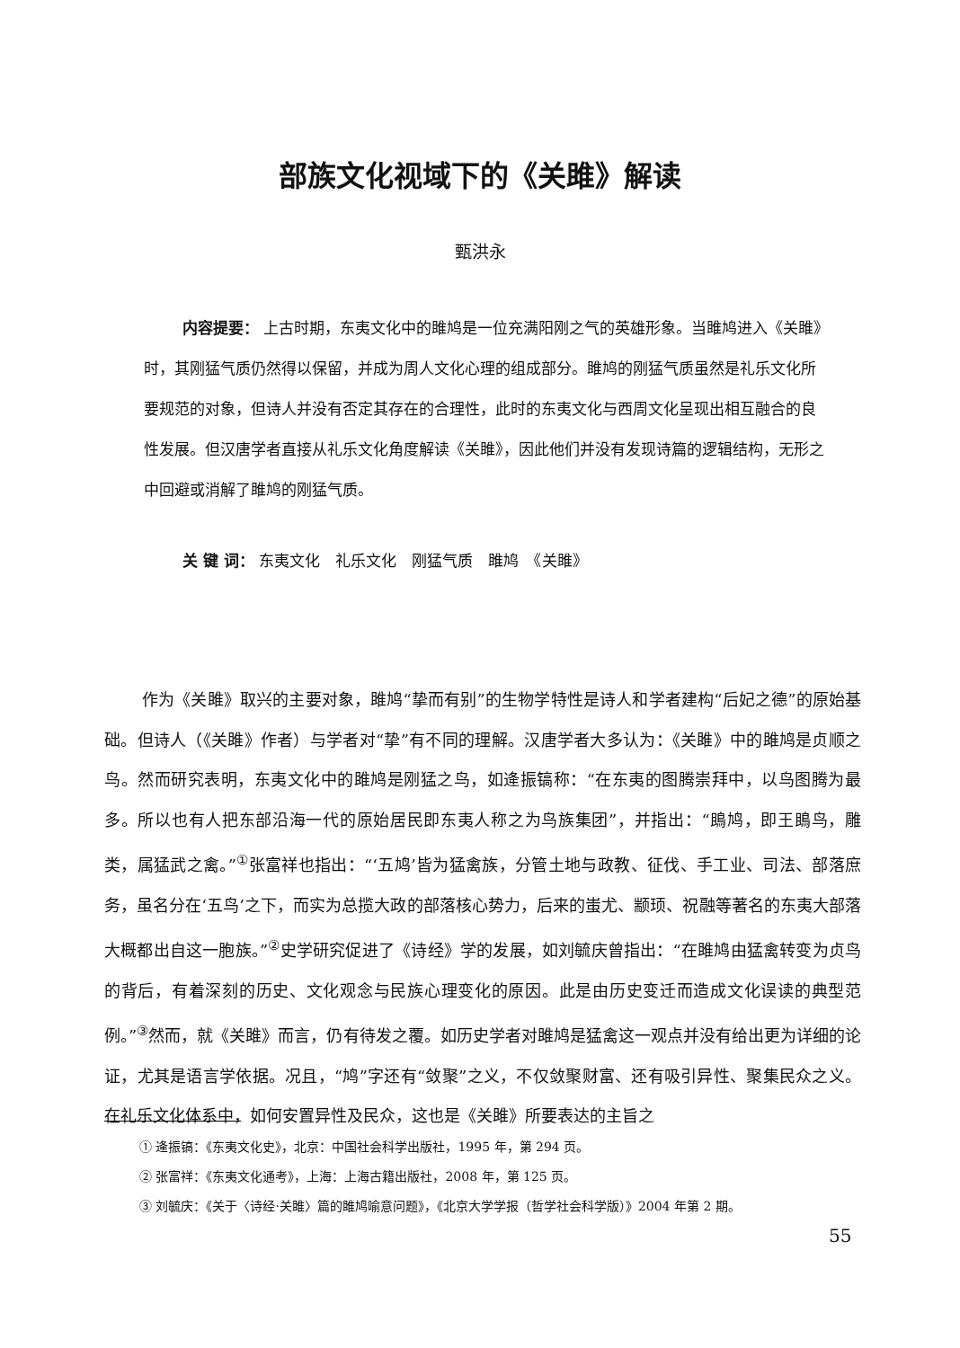部族文化视域下的《关雎》解读
甄洪永
内容提要： 上古时期，东夷文化中的雎鸠是一位充满阳刚之气的英雄形象。当雎鸠进入《关雎》时，其刚猛气质仍然得以保留，并成为周人文化心理的组成部分。雎鸠的刚猛气质虽然是礼乐文化所要规范的对象，但诗人并没有否定其存在的合理性，此时的东夷文化与西周文化呈现出相互融合的良性发展。但汉唐学者直接从礼乐文化角度解读《关雎》，因此他们并没有发现诗篇的逻辑结构，无形之中回避或消解了雎鸠的刚猛气质。
关 键 词： 东夷文化　礼乐文化　刚猛气质　雎鸠　《关雎》
作为《关雎》取兴的主要对象，雎鸠“挚而有别”的生物学特性是诗人和学者建构“后妃之德”的原始基础。但诗人（《关雎》作者）与学者对“挚”有不同的理解。汉唐学者大多认为：《关雎》中的雎鸠是贞顺之鸟。然而研究表明，东夷文化中的雎鸠是刚猛之鸟，如逄振镐称：“在东夷的图腾崇拜中，以鸟图腾为最多。所以也有人把东部沿海一代的原始居民即东夷人称之为鸟族集团”，并指出：“鴡鸠，即王鴡鸟，雕类，属猛武之禽。”<sup>①</sup>张富祥也指出：“‘五鸠’皆为猛禽族，分管土地与政教、征伐、手工业、司法、部落庶务，虽名分在‘五鸟’之下，而实为总揽大政的部落核心势力，后来的蚩尤、颛顼、祝融等著名的东夷大部落大概都出自这一胞族。”<sup>②</sup>史学研究促进了《诗经》学的发展，如刘毓庆曾指出：“在雎鸠由猛禽转变为贞鸟的背后，有着深刻的历史、文化观念与民族心理变化的原因。此是由历史变迁而造成文化误读的典型范例。”<sup>③</sup>然而，就《关雎》而言，仍有待发之覆。如历史学者对雎鸠是猛禽这一观点并没有给出更为详细的论证，尤其是语言学依据。况且，“鸠”字还有“敛聚”之义，不仅敛聚财富、还有吸引异性、聚集民众之义。在礼乐文化体系中，如何安置异性及民众，这也是《关雎》所要表达的主旨之
① 逄振镐：《东夷文化史》，北京：中国社会科学出版社，1995 年，第 294 页。
② 张富祥：《东夷文化通考》，上海：上海古籍出版社，2008 年，第 125 页。
③ 刘毓庆：《关于〈诗经·关雎〉篇的雎鸠喻意问题》，《北京大学学报（哲学社会科学版）》2004 年第 2 期。
55